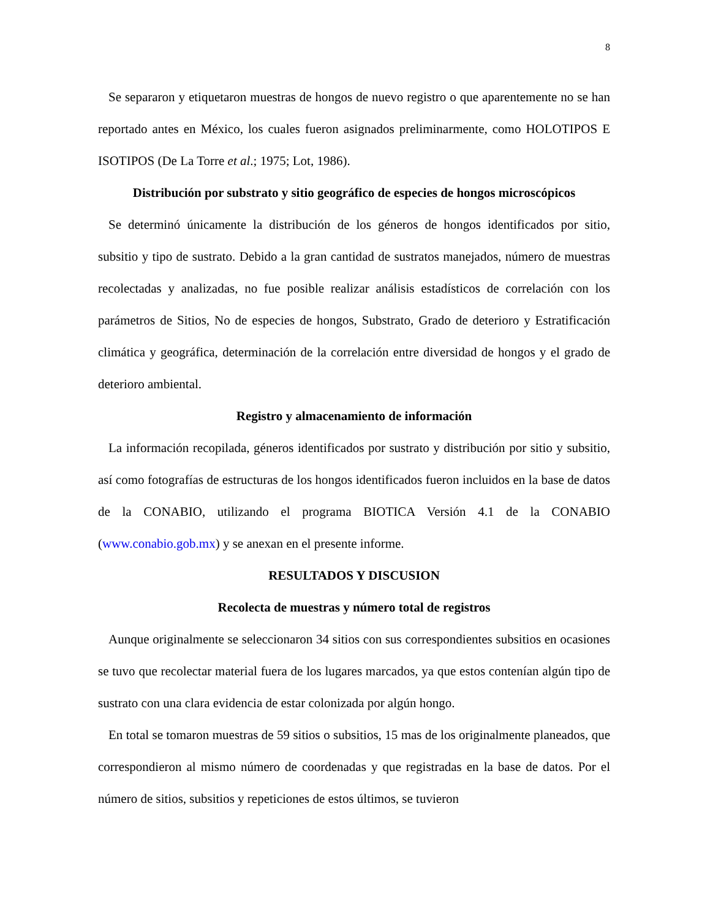8
Se separaron y etiquetaron muestras de hongos de nuevo registro o que aparentemente no se han reportado antes en México, los cuales fueron asignados preliminarmente, como HOLOTIPOS E ISOTIPOS (De La Torre et al.; 1975; Lot, 1986).
Distribución por substrato y sitio geográfico de especies de hongos microscópicos
Se determinó únicamente la distribución de los géneros de hongos identificados por sitio, subsitio y tipo de sustrato. Debido a la gran cantidad de sustratos manejados, número de muestras recolectadas y analizadas, no fue posible realizar análisis estadísticos de correlación con los parámetros de Sitios, No de especies de hongos, Substrato, Grado de deterioro y Estratificación climática y geográfica, determinación de la correlación entre diversidad de hongos y el grado de deterioro ambiental.
Registro y almacenamiento de información
La información recopilada, géneros identificados por sustrato y distribución por sitio y subsitio, así como fotografías de estructuras de los hongos identificados fueron incluidos en la base de datos de la CONABIO, utilizando el programa BIOTICA Versión 4.1 de la CONABIO (www.conabio.gob.mx) y se anexan en el presente informe.
RESULTADOS Y DISCUSION
Recolecta de muestras y número total de registros
Aunque originalmente se seleccionaron 34 sitios con sus correspondientes subsitios en ocasiones se tuvo que recolectar material fuera de los lugares marcados, ya que estos contenían algún tipo de sustrato con una clara evidencia de estar colonizada por algún hongo.
En total se tomaron muestras de 59 sitios o subsitios, 15 mas de los originalmente planeados, que correspondieron al mismo número de coordenadas y que registradas en la base de datos. Por el número de sitios, subsitios y repeticiones de estos últimos, se tuvieron